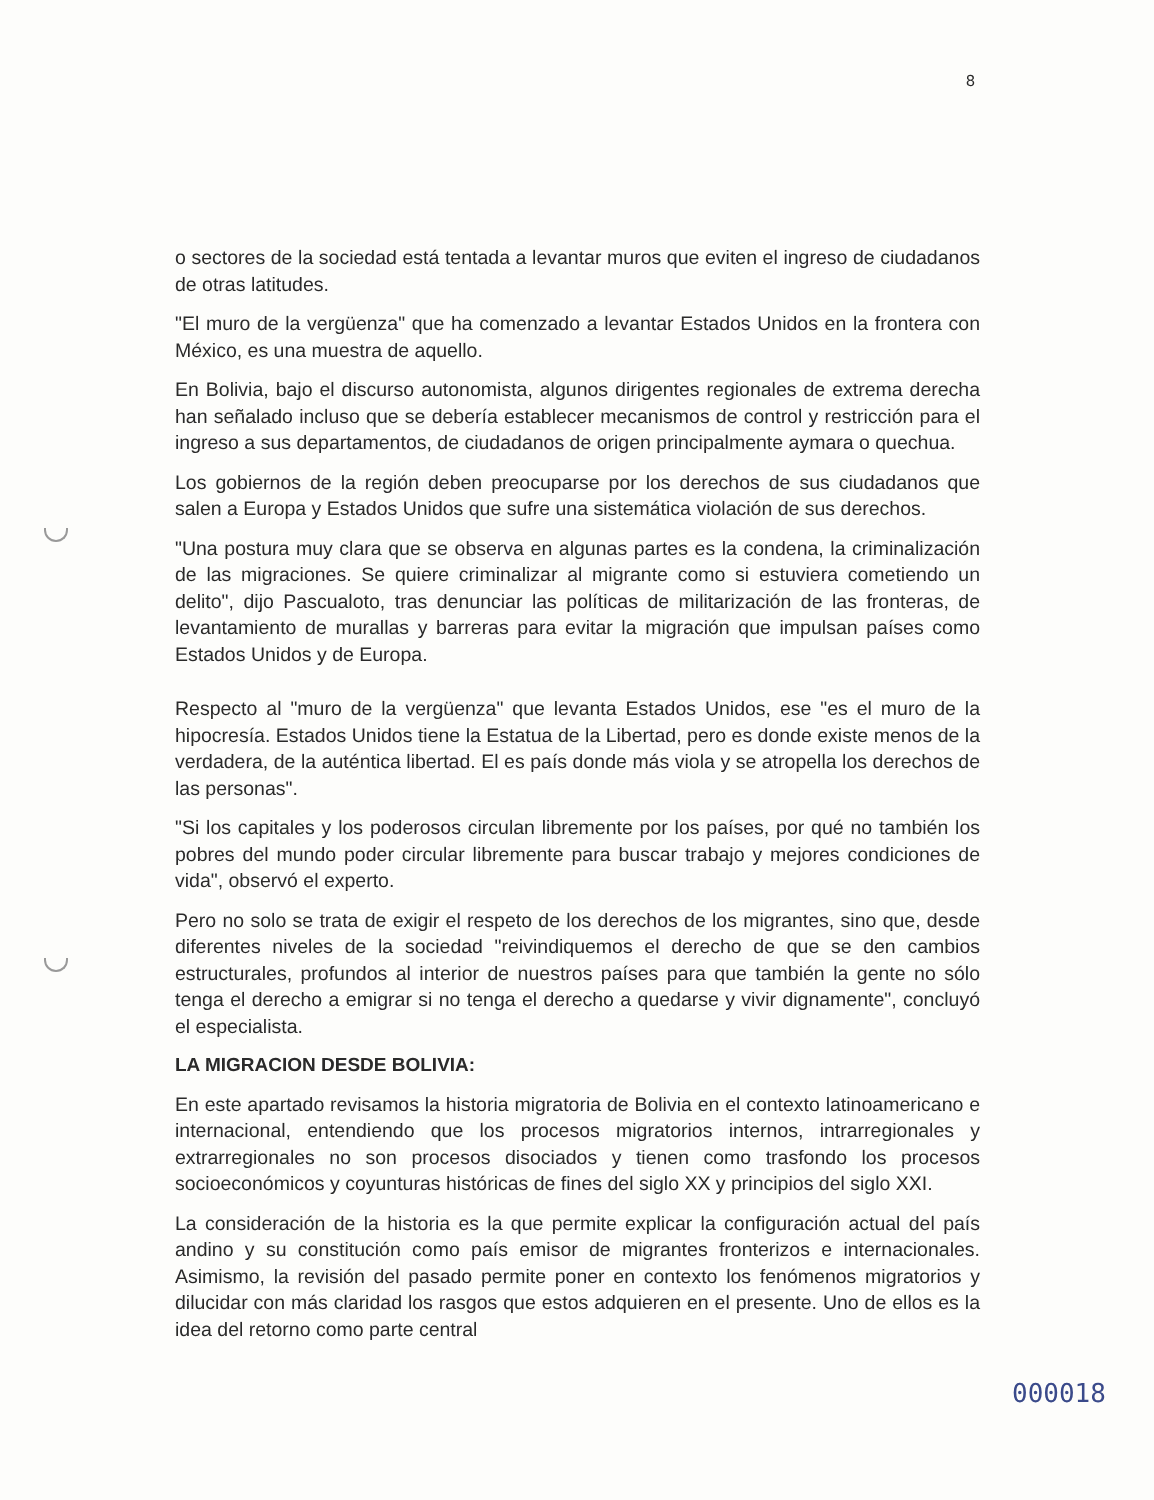8
o sectores de la sociedad está tentada a levantar muros que eviten el ingreso de ciudadanos de otras latitudes.
"El muro de la vergüenza" que ha comenzado a levantar Estados Unidos en la frontera con México, es una muestra de aquello.
En Bolivia, bajo el discurso autonomista, algunos dirigentes regionales de extrema derecha han señalado incluso que se debería establecer mecanismos de control y restricción para el ingreso a sus departamentos, de ciudadanos de origen principalmente aymara o quechua.
Los gobiernos de la región deben preocuparse por los derechos de sus ciudadanos que salen a Europa y Estados Unidos que sufre una sistemática violación de sus derechos.
"Una postura muy clara que se observa en algunas partes es la condena, la criminalización de las migraciones. Se quiere criminalizar al migrante como si estuviera cometiendo un delito", dijo Pascualoto, tras denunciar las políticas de militarización de las fronteras, de levantamiento de murallas y barreras para evitar la migración que impulsan países como Estados Unidos y de Europa.
Respecto al "muro de la vergüenza" que levanta Estados Unidos, ese "es el muro de la hipocresía. Estados Unidos tiene la Estatua de la Libertad, pero es donde existe menos de la verdadera, de la auténtica libertad. El es país donde más viola y se atropella los derechos de las personas".
"Si los capitales y los poderosos circulan libremente por los países, por qué no también los pobres del mundo poder circular libremente para buscar trabajo y mejores condiciones de vida", observó el experto.
Pero no solo se trata de exigir el respeto de los derechos de los migrantes, sino que, desde diferentes niveles de la sociedad "reivindiquemos el derecho de que se den cambios estructurales, profundos al interior de nuestros países para que también la gente no sólo tenga el derecho a emigrar si no tenga el derecho a quedarse y vivir dignamente", concluyó el especialista.
LA MIGRACION DESDE BOLIVIA:
En este apartado revisamos la historia migratoria de Bolivia en el contexto latinoamericano e internacional, entendiendo que los procesos migratorios internos, intrarregionales y extrarregionales no son procesos disociados y tienen como trasfondo los procesos socioeconómicos y coyunturas históricas de fines del siglo XX y principios del siglo XXI.
La consideración de la historia es la que permite explicar la configuración actual del país andino y su constitución como país emisor de migrantes fronterizos e internacionales. Asimismo, la revisión del pasado permite poner en contexto los fenómenos migratorios y dilucidar con más claridad los rasgos que estos adquieren en el presente. Uno de ellos es la idea del retorno como parte central
000018